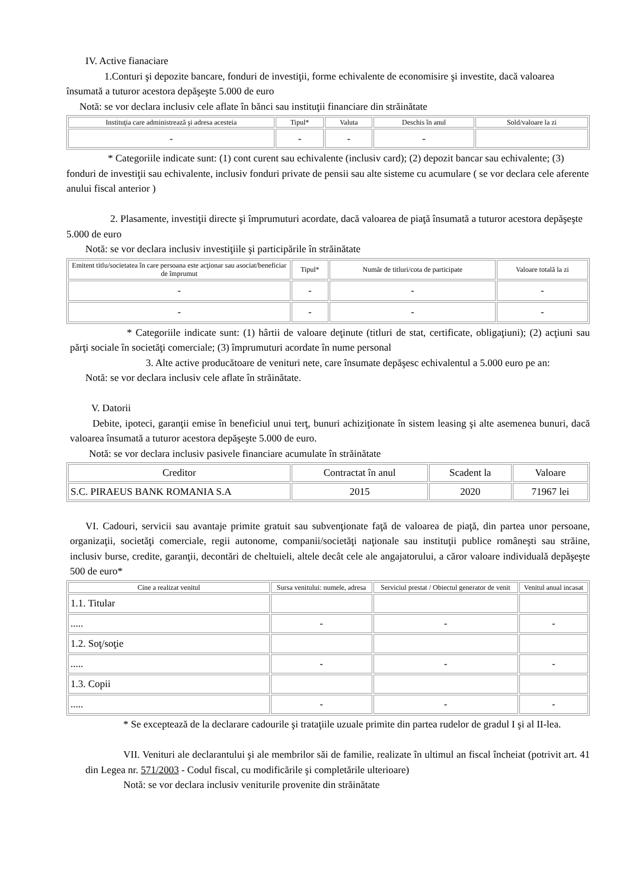IV. Active fianaciare
1.Conturi şi depozite bancare, fonduri de investiţii, forme echivalente de economisire şi investite, dacă valoarea însumată a tuturor acestora depăşeşte 5.000 de euro
Notă: se vor declara inclusiv cele aflate în bănci sau instituţii financiare din străinătate
| Instituţia care administrează şi adresa acesteia | Tipul* | Valuta | Deschis în anul | Sold/valoare la zi |
| --- | --- | --- | --- | --- |
| - | - | - | - | |
* Categoriile indicate sunt: (1) cont curent sau echivalente (inclusiv card); (2) depozit bancar sau echivalente; (3) fonduri de investiţii sau echivalente, inclusiv fonduri private de pensii sau alte sisteme cu acumulare ( se vor declara cele aferente anului fiscal anterior )
2. Plasamente, investiţii directe şi împrumuturi acordate, dacă valoarea de piaţă însumată a tuturor acestora depăşeşte 5.000 de euro
Notă: se vor declara inclusiv investiţiile şi participările în străinătate
| Emitent titlu/societatea în care persoana este acţionar sau asociat/beneficiar de împrumut | Tipul* | Număr de titluri/cota de participate | Valoare totală la zi |
| --- | --- | --- | --- |
| - | - | - | - |
| - | - | - | - |
* Categoriile indicate sunt: (1) hârtii de valoare deţinute (titluri de stat, certificate, obligaţiuni); (2) acţiuni sau părţi sociale în societăţi comerciale; (3) împrumuturi acordate în nume personal
3. Alte active producătoare de venituri nete, care însumate depăşesc echivalentul a 5.000 euro pe an:
Notă: se vor declara inclusiv cele aflate în străinătate.
V. Datorii
Debite, ipoteci, garanţii emise în beneficiul unui terţ, bunuri achiziţionate în sistem leasing şi alte asemenea bunuri, dacă valoarea însumată a tuturor acestora depăşeşte 5.000 de euro.
Notă: se vor declara inclusiv pasivele financiare acumulate în străinătate
| Creditor | Contractat în anul | Scadent la | Valoare |
| --- | --- | --- | --- |
| S.C. PIRAEUS BANK ROMANIA S.A | 2015 | 2020 | 71967 lei |
VI. Cadouri, servicii sau avantaje primite gratuit sau subvenţionate faţă de valoarea de piaţă, din partea unor persoane, organizaţii, societăţi comerciale, regii autonome, companii/societăţi naţionale sau instituţii publice româneşti sau străine, inclusiv burse, credite, garanţii, decontări de cheltuieli, altele decât cele ale angajatorului, a căror valoare individuală depăşeşte 500 de euro*
| Cine a realizat venitul | Sursa venitului: numele, adresa | Serviciul prestat / Obiectul generator de venit | Venitul anual incasat |
| --- | --- | --- | --- |
| 1.1. Titular | | | |
| ..... | - | - | - |
| 1.2. Soţ/soţie | | | |
| ..... | - | - | - |
| 1.3. Copii | | | |
| ..... | - | - | - |
* Se exceptează de la declarare cadourile şi trataţiile uzuale primite din partea rudelor de gradul I şi al II-lea.
VII. Venituri ale declarantului şi ale membrilor săi de familie, realizate în ultimul an fiscal încheiat (potrivit art. 41 din Legea nr. 571/2003 - Codul fiscal, cu modificările şi completările ulterioare)
Notă: se vor declara inclusiv veniturile provenite din străinătate